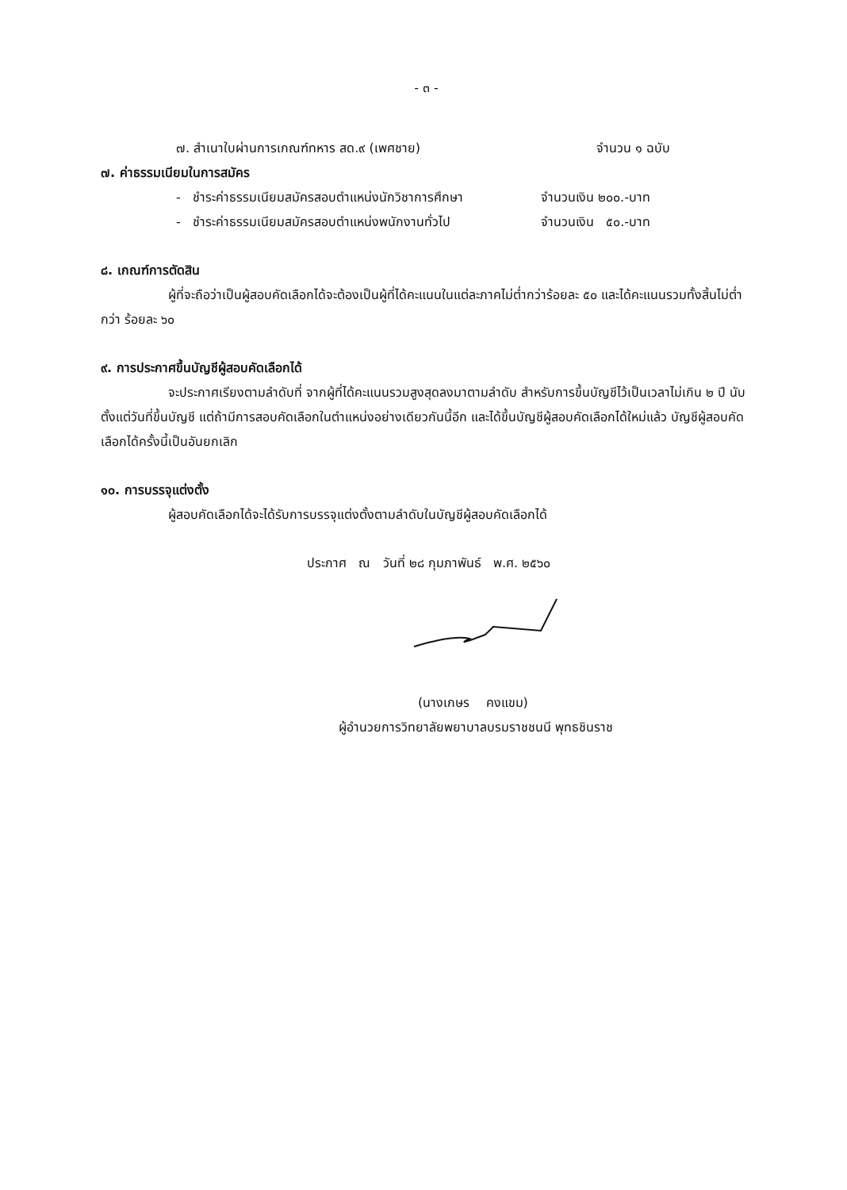- ๓ -
๗. สำเนาใบผ่านการเกณฑ์ทหาร สด.๙ (เพศชาย) จำนวน ๑ ฉบับ
๗. ค่าธรรมเนียมในการสมัคร
- ชำระค่าธรรมเนียมสมัครสอบตำแหน่งนักวิชาการศึกษา จำนวนเงิน ๒๐๐.-บาท
- ชำระค่าธรรมเนียมสมัครสอบตำแหน่งพนักงานทั่วไป จำนวนเงิน ๕๐.-บาท
๘. เกณฑ์การตัดสิน
ผู้ที่จะถือว่าเป็นผู้สอบคัดเลือกได้จะต้องเป็นผู้ที่ได้คะแนนในแต่ละภาคไม่ต่ำกว่าร้อยละ ๕๐ และได้คะแนนรวมทั้งสิ้นไม่ต่ำกว่า ร้อยละ ๖๐
๙. การประกาศขึ้นบัญชีผู้สอบคัดเลือกได้
จะประกาศเรียงตามลำดับที่ จากผู้ที่ได้คะแนนรวมสูงสุดลงมาตามลำดับ สำหรับการขึ้นบัญชีไว้เป็นเวลาไม่เกิน ๒ ปี นับตั้งแต่วันที่ขึ้นบัญชี แต่ถ้ามีการสอบคัดเลือกในตำแหน่งอย่างเดียวกันนี้อีก และได้ขึ้นบัญชีผู้สอบคัดเลือกได้ใหม่แล้ว บัญชีผู้สอบคัดเลือกได้ครั้งนี้เป็นอันยกเลิก
๑๐. การบรรจุแต่งตั้ง
ผู้สอบคัดเลือกได้จะได้รับการบรรจุแต่งตั้งตามลำดับในบัญชีผู้สอบคัดเลือกได้
ประกาศ ณ วันที่ ๒๘ กุมภาพันธ์ พ.ศ. ๒๕๖๐
(นางเกษร คงแขม)
ผู้อำนวยการวิทยาลัยพยาบาลบรมราชชนนี พุทธชินราช